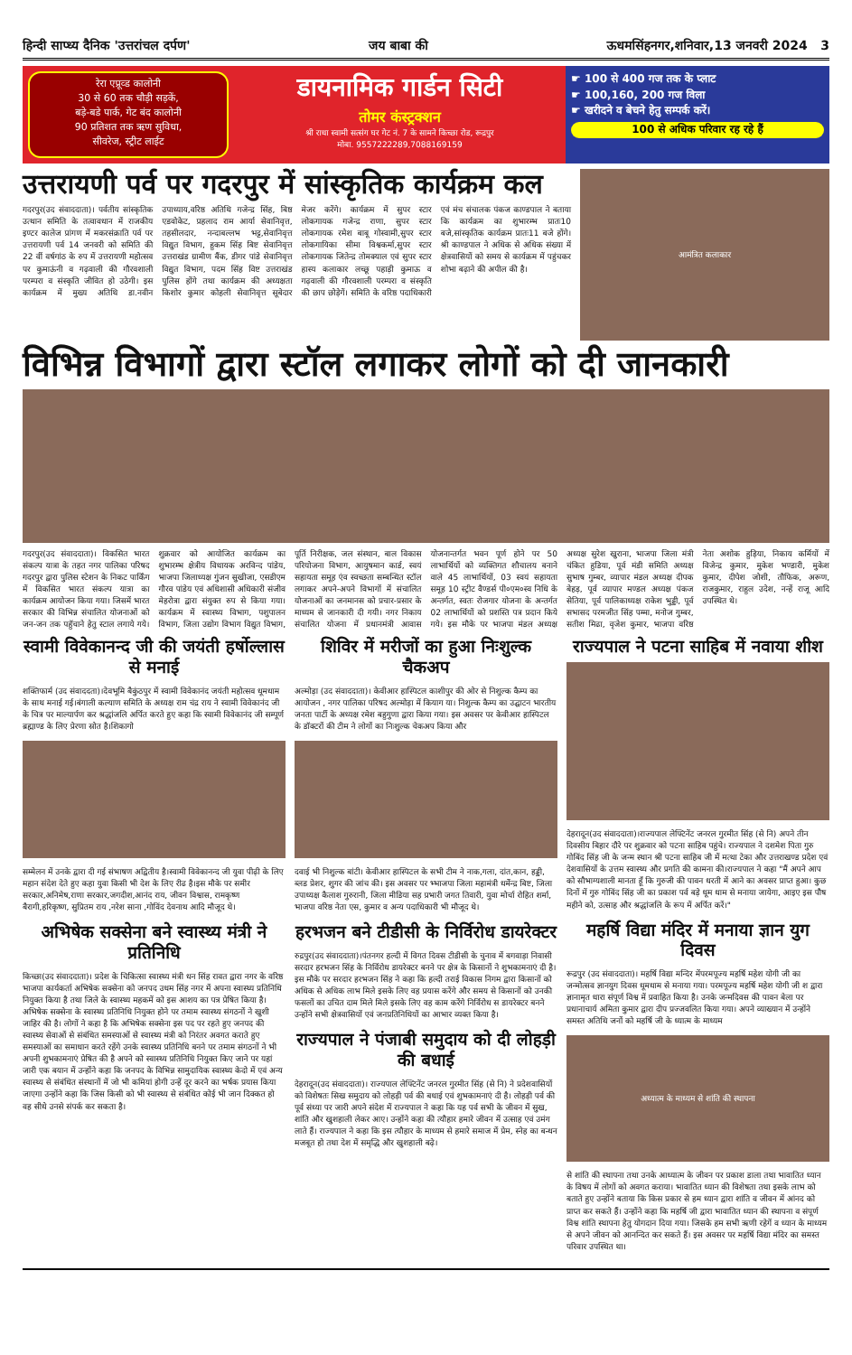हिन्दी साप्ध्य दैनिक 'उत्तरांचल दर्पण' जय बाबा की ऊधमसिंहनगर,शनिवार,13 जनवरी 2024 3
रेरा एप्रूव्ड कालोनी
30 से 60 तक चौड़ी सड़कें,
बड़े-बडे पार्क, गेट बंद कालोनी
90 प्रतिशत तक ऋण सुविधा,
सीवरेज, स्ट्रीट लाईट
डायनामिक गार्डन सिटी
तोमर कंस्ट्रक्शन
श्री राधा स्वामी सत्संग घर गेट नं. 7 के सामने किच्छा रोड, रूद्रपुर
मोबा. 9557222289,7088169159
☛ 100 से 400 गज तक के प्लाट
☛ 100,160, 200 गज विला
☛ खरीदने व बेचने हेतु सम्पर्क करें।
100 से अधिक परिवार रह रहे हैं
उत्तरायणी पर्व पर गदरपुर में सांस्कृतिक कार्यक्रम कल
गदरपुर(उद संवाददाता)। पर्वतीय सांस्कृतिक उत्थान समिति के तत्वावधान में राजकीय इण्टर कालेज प्रांगण में मकरसंक्राति पर्व पर उत्तरायणी पर्व 14 जनवरी को समिति की 22 वीं वर्षगांठ के रुप में उत्तरायणी महोत्सव पर कुमाऊंनी व गढ़वाली की गौरवशाली परम्परा व संस्कृति जीवित हो उठेगी। इस कार्यक्रम में मुख्य अतिथि डा.नवीन उपाध्याय,वरिष्ठ अतिथि गजेन्द्र सिंह, बिष्ठ एडवोकेट, प्रहलाद राम आर्या सेवानिवृत्त, तहसीलदार, नन्दाबल्लभ भट्ट,सेवानिवृत्त विद्युत विभाग, हुकम सिंह बिष्ट सेवानिवृत्त उत्तराखंड ग्रामीण बैंक, डीगर पांडे सेवानिवृत्त विद्युत विभाग, पदम सिंह विष्ट उत्तराखंड पुलिस होंगे तथा कार्यक्रम की अध्यक्षता किशोर कुमार कोहली सेवानिवृत्त सूबेदार मेजर करेंगे। कार्यक्रम में सुपर स्टार लोकगायक गजेन्द्र राणा, सुपर स्टार लोकगायक रमेश बाबू गोस्वामी,सुपर स्टार लोकगायिका सीमा विश्वकर्मा,सुपर स्टार लोकगायक जितेन्द्र तोमक्याल एवं सुपर स्टार हास्य कलाकार लच्छू पहाड़ी कुमाऊ व गढ़वाली की गौरवशाली परम्परा व संस्कृति की छाप छोड़ेगें। समिति के वरिष्ठ पदाधिकारी एवं मंच संचालक पंकज काण्डपाल ने बताया कि कार्यक्रम का शुभारम्भ प्रातः10 बजे,सांस्कृतिक कार्यक्रम प्रातः11 बजे होंगे। श्री काण्डपाल ने अधिक से अधिक संख्या में क्षेत्रवासियों को समय से कार्यक्रम में पहुंचकर शोभा बढ़ाने की अपील की है।
आमंत्रित कलाकार
विभिन्न विभागों द्वारा स्टॉल लगाकर लोगों को दी जानकारी
गदरपुर(उद संवाददाता)। विकसित भारत संकल्प यात्रा के तहत नगर पालिका परिषद गदरपुर द्वारा पुलिस स्टेशन के निकट पार्किंग में विकसित भारत संकल्प यात्रा का कार्यक्रम आयोजन किया गया। जिसमें भारत सरकार की विभिन्न संचालित योजनाओं को जन-जन तक पहुॅचाने हेतु स्टाल लगाये गये। शुक्रवार को आयोजित कार्यक्रम का शुभारम्भ क्षेत्रीय विधायक अरविन्द पांडेय, भाजपा जिलाध्यक्ष गुंजन सुखीजा, एसडीएम गौरव पांडेय एवं अधिशासी अधिकारी संजीव मेहरोत्रा द्वारा संयुक्त रुप से किया गया। कार्यक्रम में स्वास्थ्य विभाग, पशुपालन विभाग, जिला उद्योग विभाग विद्युत विभाग, पूर्ति निरीक्षक, जल संस्थान, बाल विकास परियोजना विभाग, आयुषमान कार्ड, स्वयं सहायता समूह एंव स्वच्छता सम्बन्धित स्टॉल लगाकर अपने-अपने विभागों में संचालित योजनाओं का जनमानस को प्रचार-प्रसार के माध्यम से जानकारी दी गयी। नगर निकाय संचालित योजना में प्रधानमंत्री आवास योजनान्तर्गत भवन पूर्ण होने पर 50 लाभार्थियों को व्यक्तिगत शौचालय बनाने वाले 45 लाभार्थियों, 03 स्वयं सहायता समूह 10 स्ट्रीट वैण्डर्स पी०एम०स्व निधि के अन्तर्गत, स्वतः रोजगार योजना के अन्तर्गत 02 लाभार्थियों को प्रशस्ति पत्र प्रदान किये गये। इस मौके पर भाजपा मंडल अध्यक्ष अध्यक्ष सुरेश खुराना, भाजपा जिला मंत्री चंकित हुडिया, पूर्व मंडी समिति अध्यक्ष सुभाष गुम्बर, व्यापार मंडल अध्यक्ष दीपक बेहड़, पूर्व व्यापार मण्डल अध्यक्ष पंकज सेतिया, पूर्व पालिकाध्यक्ष राकेश भुड्डी, पूर्व सभासद परमजीत सिंह पम्मा, मनोज गुम्बर, सतीश मिढा, वृजेश कुमार, भाजपा वरिष्ठ नेता अशोक हुड़िया, निकाय कर्मियों में विजेन्द्र कुमार, मुकेश भण्डारी, मुकेश कुमार, दीपेश जोशी, तौफिक, अरूण, राजकुमार, राहुल उदेश, नन्हें राजू आदि उपस्थित थे।
स्वामी विवेकानन्द जी की जयंती हर्षोल्लास से मनाई
शक्तिफार्म (उद संवाददता)।देवभूमि बैकुंठपुर में स्वामी विवेकानंद जयंती महोत्सव धूमधाम के साथ मनाई गई।बंगाली कल्याण समिति के अध्यक्ष राम चंद्र राय ने स्वामी विवेकानंद जी के चित्र पर माल्यार्पण कर श्रद्धांजलि अर्पित करते हुए कहा कि स्वामी विवेकानंद जी सम्पूर्ण ब्रह्माण्ड के लिए प्रेरणा स्रोत है।शिकागो
सम्मेलन में उनके द्वारा दी गई संभाषण अद्वितीय है।स्वामी विवेकानन्द जी युवा पीढ़ी के लिए महान संदेश देते हुए कहा युवा किसी भी देश के लिए रीढ है।इस मौके पर समीर सरकार,अनिमेष,राणा सरकार,जगदीश,आनंद राय, जीवन विश्वास, रामकृष्ण बैरागी,हरिकृष्ण, सुप्रितम राय ,नरेश साना ,गोविंद देवनाथ आदि मौजूद थे।
अभिषेक सक्सेना बने स्वास्थ्य मंत्री ने प्रतिनिधि
किच्छा(उद संवाददाता)। प्रदेश के चिकित्सा स्वास्थ्य मंत्री धन सिंह रावत द्वारा नगर के वरिष्ठ भाजपा कार्यकर्ता अभिषेक सक्सेना को जनपद उधम सिंह नगर में अपना स्वास्थ्य प्रतिनिधि नियुक्त किया है तथा जिले के स्वास्थ्य महकमें को इस आशय का पत्र प्रेषित किया है। अभिषेक सक्सेना के स्वास्थ्य प्रतिनिधि नियुक्त होने पर तमाम स्वास्थ्य संगठनों ने खुशी जाहिर की है। लोगों ने कहा है कि अभिषेक सक्सेना इस पद पर रहते हुए जनपद की स्वास्थ्य सेवाओं से संबंधित समस्याओं से स्वास्थ्य मंत्री को निरंतर अवगत कराते हुए समस्याओं का समाधान करते रहेंगे उनके स्वास्थ्य प्रतिनिधि बनने पर तमाम संगठनों ने भी अपनी शुभकामनाएं प्रेषित की है अपने को स्वास्थ्य प्रतिनिधि नियुक्त किए जाने पर यहां जारी एक बयान में उन्होंने कहा कि जनपद के विभिन्न सामुदायिक स्वास्थ्य केदो में एवं अन्य स्वास्थ्य से संबंधित संस्थानों में जो भी कमियां होगी उन्हें दूर करने का भर्षक प्रयास किया जाएगा उन्होंने कहा कि जिस किसी को भी स्वास्थ्य से संबंधित कोई भी जान दिक्कत हो वह सीधे उनसे संपर्क कर सकता है।
शिविर में मरीजों का हुआ निःशुल्क चैकअप
अल्मोड़ा (उद संवाददाता)। केवीआर हास्पिटल काशीपुर की ओर से निशुल्क कैम्प का आयोजन , नगर पालिका परिषद अल्मोड़ा में कियाग या। निशुल्क कैम्प का उद्घाटन भारतीय जनता पार्टी के अध्यक्ष रमेश बहुगुणा द्वारा किया गया। इस अवसर पर केवीआर हास्पिटल के डॉक्टरों की टीम ने लोगों का निःशुल्क चेकअप किया और
दवाई भी निशुल्क बांटी। केवीआर हास्पिटल के सभी टीम ने नाक,गला, दांत,कान, हड्डी, ब्लड प्रेशर, शुगर की जांच की। इस अवसर पर भ्भाजपा जिला महामंत्री धर्मेन्द्र बिष्ट, जिला उपाध्यक्ष कैलाश गुरुरानी, जिला मीडिया सह प्रभारी जगत तिवारी, युवा मोर्चा रोहित शर्मा, भाजपा वरिष्ठ नेता एस, कुमार व अन्य पदाधिकारी भी मौजूद थे।
हरभजन बने टीडीसी के निर्विरोध डायरेक्टर
रुद्रपुर(उद संवाददाता)।पंतनगर हल्दी में विगत दिवस टीडीसी के चुनाव में बगवाड़ा निवासी सरदार हरभजन सिंह के निर्विरोध डायरेक्टर बनने पर क्षेत्र के किसानों ने शुभकामनाएं दी है। इस मौके पर सरदार हरभजन सिंह ने कहा कि हल्दी तराई विकास निगम द्वारा किसानों को अधिक से अधिक लाभ मिले इसके लिए वह प्रयास करेंगे और समय से किसानों को उनकी फसलों का उचित दाम मिले मिले इसके लिए वह काम करेंगे निर्विरोध स डायरेक्टर बनने उन्होंने सभी क्षेत्रवासियों एवं जनप्रतिनिधियों का आभार व्यक्त किया है।
राज्यपाल ने पंजाबी समुदाय को दी लोहड़ी की बधाई
देहरादून(उद संवाददाता)। राज्यपाल लेफ्टिनेंट जनरल गुरमीत सिंह (से नि) ने प्रदेशवासियों को विशेषतः सिख समुदाय को लोहड़ी पर्व की बधाई एवं शुभकामनाएं दी है। लोहड़ी पर्व की पूर्व संध्या पर जारी अपने संदेश में राज्यपाल ने कहा कि यह पर्व सभी के जीवन में सुख, शांति और खुशहाली लेकर आए। उन्होंने कहा की त्यौहार हमारे जीवन में उत्साह एवं उमंग लाते हैं। राज्यपाल ने कहा कि इस त्यौहार के माध्यम से हमारे समाज में प्रेम, स्नेह का बन्धन मजबूत हो तथा देश में समृद्धि और खुशहाली बढ़े।
राज्यपाल ने पटना साहिब में नवाया शीश
देहरादून(उद संवाददाता)।राज्यपाल लेफ्टिनेंट जनरल गुरमीत सिंह (से नि) अपने तीन दिवसीय बिहार दौरे पर शुक्रवार को पटना साहिब पहुंचे। राज्यपाल ने दशमेश पिता गुरु गोबिंद सिंह जी के जन्म स्थान श्री पटना साहिब जी में मत्था टेका और उत्तराखण्ड प्रदेश एवं देशवासियों के उत्तम स्वास्थ्य और प्रगति की कामना की।राज्यपाल ने कहा "मैं अपने आप को सौभाग्यशाली मानता हूँ कि गुरुजी की पावन धरती में आने का अवसर प्राप्त हुआ। कुछ दिनों में गुरु गोबिंद सिंह जी का प्रकाश पर्व बड़े धूम धाम से मनाया जायेगा, आइए इस पौष महीने को, उत्साह और श्रद्धांजलि के रूप में अर्पित करें।"
महर्षि विद्या मंदिर में मनाया ज्ञान युग दिवस
रूद्रपुर (उद संवाददाता)। महर्षि विद्या मन्दिर मेंपरमपूज्य महर्षि महेश योगी जी का जन्मोत्सव ज्ञानयुग दिवस धूमधाम से मनाया गया। परमपूज्य महर्षि महेश योगी जी श द्वारा ज्ञानामृत धारा संपूर्ण विश्व में प्रवाहित किया है। उनके जन्मदिवस की पावन बेला पर प्रधानाचार्य अमिता कुमार द्वारा दीप प्रज्जवलित किया गया। अपने व्याख्यान में उन्होंने समस्त अतिथि जनों को महर्षि जी के ध्यात्म के माध्यम
अध्यात्म के माध्यम से शांति की स्थापना
से शांति की स्थापना तथा उनके आध्यात्म के जीवन पर प्रकाश डाला तथा भावातित ध्यान के विषय में लोगों को अवगत कराया। भावातित ध्यान की विशेषता तथा इसके लाभ को बताते हुए उन्होंने बताया कि किस प्रकार से हम ध्यान द्वारा शांति व जीवन में आंनद को प्राप्त कर सकते हैं। उन्होंने कहा कि महर्षि जी द्वारा भावातित ध्यान की स्थापना व संपूर्ण विश्व शांति स्थापना हेतु योगदान दिया गया। जिसके हम सभी ऋणी रहेगें व ध्यान के माध्यम से अपने जीवन को आनन्दित कर सकते हैं। इस अवसर पर महर्षि विद्या मंदिर का समस्त परिवार उपस्थित था।